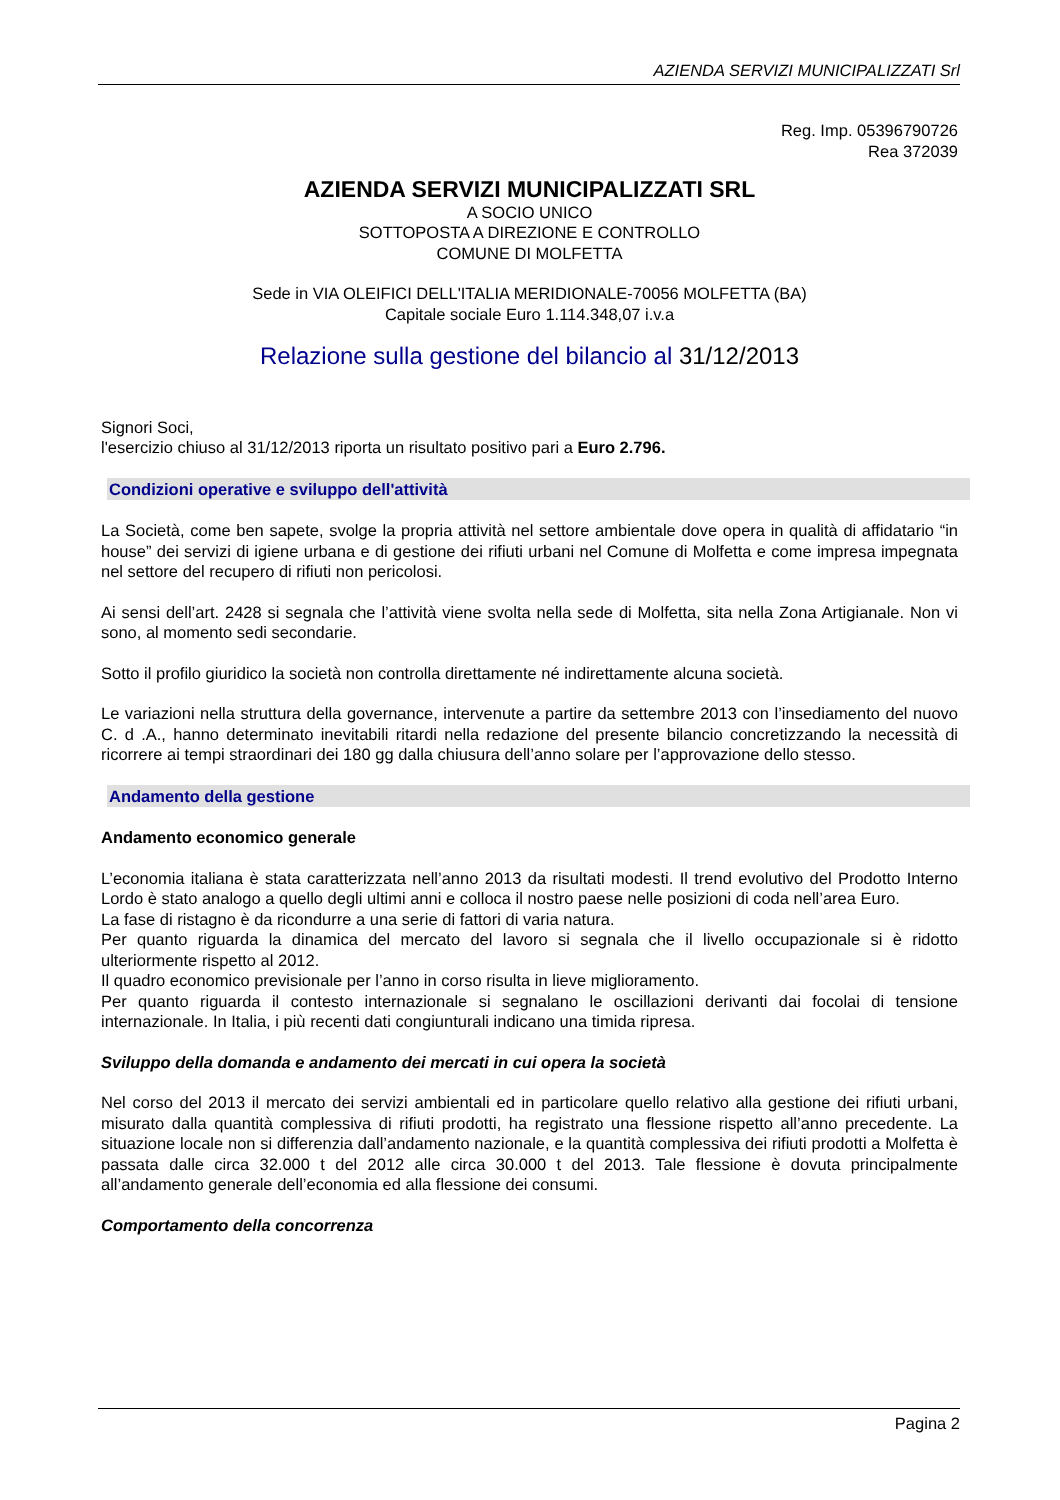AZIENDA SERVIZI MUNICIPALIZZATI Srl
Reg. Imp. 05396790726
Rea 372039
AZIENDA SERVIZI MUNICIPALIZZATI SRL
A SOCIO UNICO
SOTTOPOSTA A DIREZIONE E CONTROLLO
COMUNE DI MOLFETTA
Sede in VIA OLEIFICI DELL'ITALIA MERIDIONALE-70056 MOLFETTA (BA)
Capitale sociale Euro 1.114.348,07 i.v.a
Relazione sulla gestione del bilancio al 31/12/2013
Signori Soci,
l'esercizio chiuso al 31/12/2013 riporta un risultato positivo pari a Euro 2.796.
Condizioni operative e sviluppo dell'attività
La Società, come ben sapete, svolge la propria attività nel settore ambientale dove opera in qualità di affidatario “in house” dei servizi di igiene urbana e di gestione dei rifiuti urbani nel Comune di Molfetta e come impresa impegnata nel settore del recupero di rifiuti non pericolosi.
Ai sensi dell’art. 2428 si segnala che l’attività viene svolta nella sede di Molfetta, sita nella Zona Artigianale. Non vi sono, al momento sedi secondarie.
Sotto il profilo giuridico la società non controlla direttamente né indirettamente alcuna società.
Le variazioni nella struttura della governance, intervenute a partire da settembre 2013 con l’insediamento del nuovo C. d .A., hanno determinato inevitabili ritardi nella redazione del presente bilancio concretizzando la necessità di ricorrere ai tempi straordinari dei 180 gg dalla chiusura dell’anno solare per l’approvazione dello stesso.
Andamento della gestione
Andamento economico generale
L’economia italiana è stata caratterizzata nell’anno 2013 da risultati modesti. Il trend evolutivo del Prodotto Interno Lordo è stato analogo a quello degli ultimi anni e colloca il nostro paese nelle posizioni di coda nell’area Euro.
La fase di ristagno è da ricondurre a una serie di fattori di varia natura.
Per quanto riguarda la dinamica del mercato del lavoro si segnala che il livello occupazionale si è ridotto ulteriormente rispetto al 2012.
Il quadro economico previsionale per l’anno in corso risulta in lieve miglioramento.
Per quanto riguarda il contesto internazionale si segnalano le oscillazioni derivanti dai focolai di tensione internazionale. In Italia, i più recenti dati congiunturali indicano una timida ripresa.
Sviluppo della domanda e andamento dei mercati in cui opera la società
Nel corso del 2013 il mercato dei servizi ambientali ed in particolare quello relativo alla gestione dei rifiuti urbani, misurato dalla quantità complessiva di rifiuti prodotti, ha registrato una flessione rispetto all’anno precedente. La situazione locale non si differenzia dall’andamento nazionale, e la quantità complessiva dei rifiuti prodotti a Molfetta è passata dalle circa 32.000 t del 2012 alle circa 30.000 t del 2013. Tale flessione è dovuta principalmente all’andamento generale dell’economia ed alla flessione dei consumi.
Comportamento della concorrenza
Pagina 2